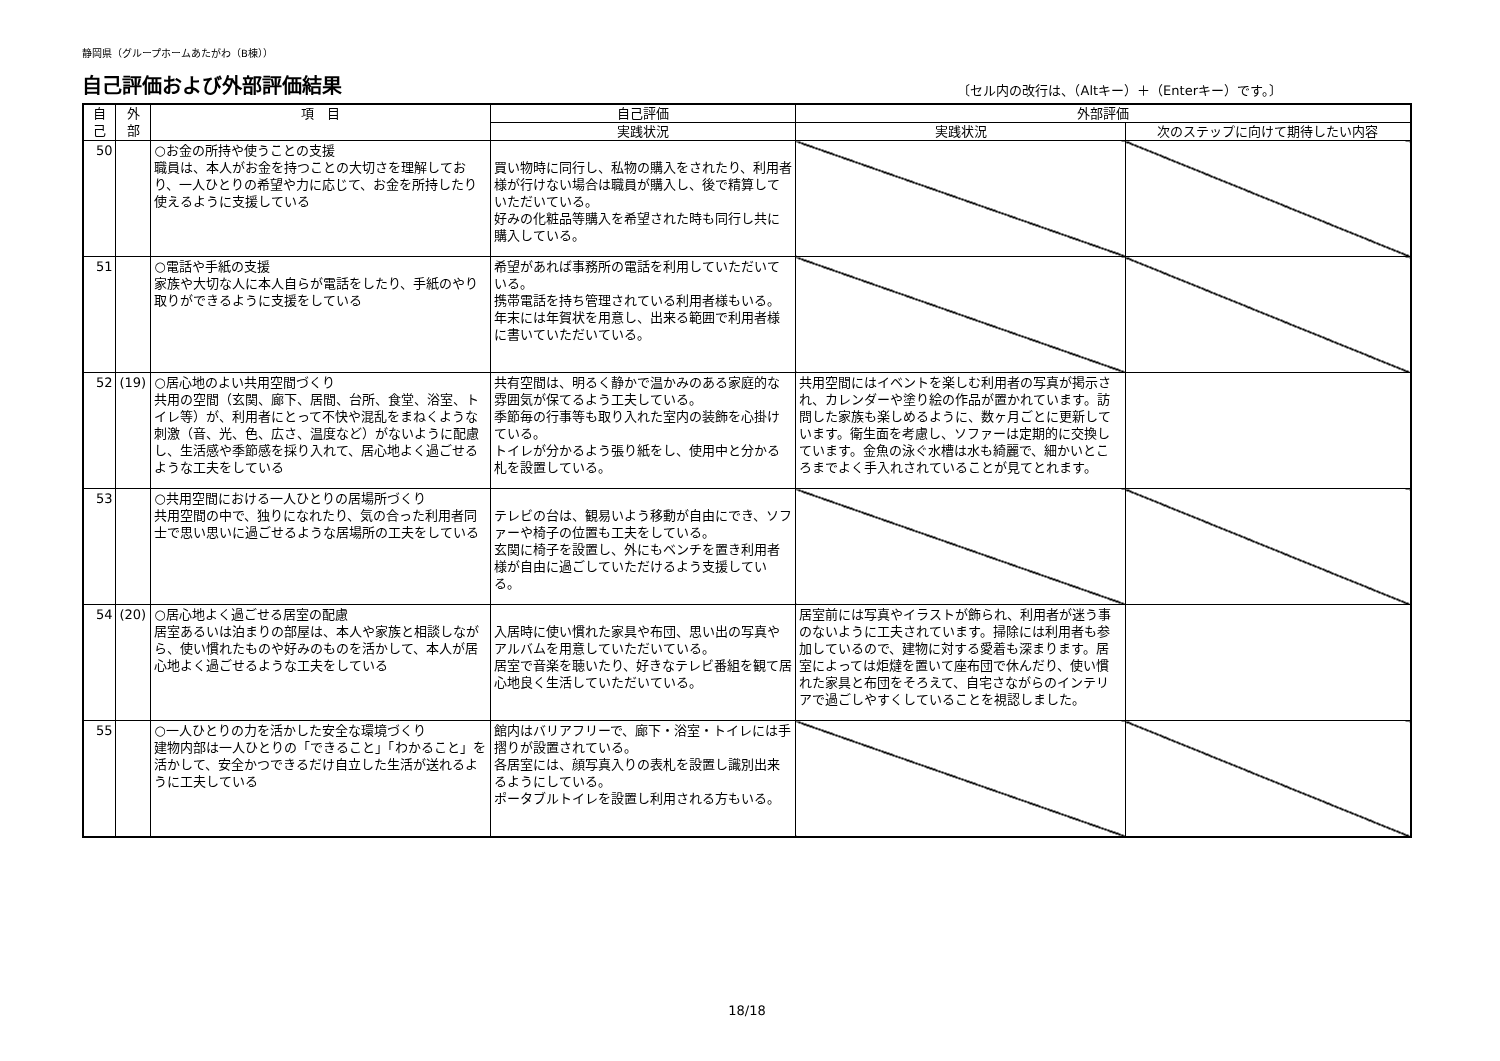静岡県（グループホームあたがわ（B棟））
自己評価および外部評価結果 〔セル内の改行は、（Altキー）＋（Enterキー）です。〕
| 自 己 | 外 部 | 項 目 | 自己評価 | 外部評価 | |
| --- | --- | --- | --- | --- | --- |
| | | | 実践状況 | 実践状況 | 次のステップに向けて期待したい内容 |
| 50 | | ○お金の所持や使うことの支援 職員は、本人がお金を持つことの大切さを理解しており、一人ひとりの希望や力に応じて、お金を所持したり使えるように支援している | 買い物時に同行し、私物の購入をされたり、利用者様が行けない場合は職員が購入し、後で精算していただいている。 好みの化粧品等購入を希望された時も同行し共に購入している。 | | |
| 51 | | ○電話や手紙の支援 家族や大切な人に本人自らが電話をしたり、手紙のやり取りができるように支援をしている | 希望があれば事務所の電話を利用していただいている。 携帯電話を持ち管理されている利用者様もいる。 年末には年賀状を用意し、出来る範囲で利用者様に書いていただいている。 | | |
| 52 | (19) | ○居心地のよい共用空間づくり 共用の空間（玄関、廊下、居間、台所、食堂、浴室、トイレ等）が、利用者にとって不快や混乱をまねくような刺激（音、光、色、広さ、温度など）がないように配慮し、生活感や季節感を採り入れて、居心地よく過ごせるような工夫をしている | 共有空間は、明るく静かで温かみのある家庭的な雰囲気が保てるよう工夫している。 季節毎の行事等も取り入れた室内の装飾を心掛けている。 トイレが分かるよう張り紙をし、使用中と分かる札を設置している。 | 共用空間にはイベントを楽しむ利用者の写真が掲示され、カレンダーや塗り絵の作品が置かれています。訪問した家族も楽しめるように、数ヶ月ごとに更新しています。衛生面を考慮し、ソファーは定期的に交換しています。金魚の泳ぐ水槽は水も綺麗で、細かいところまでよく手入れされていることが見てとれます。 | |
| 53 | | ○共用空間における一人ひとりの居場所づくり 共用空間の中で、独りになれたり、気の合った利用者同士で思い思いに過ごせるような居場所の工夫をしている | テレビの台は、観易いよう移動が自由にでき、ソファーや椅子の位置も工夫をしている。 玄関に椅子を設置し、外にもベンチを置き利用者様が自由に過ごしていただけるよう支援している。 | | |
| 54 | (20) | ○居心地よく過ごせる居室の配慮 居室あるいは泊まりの部屋は、本人や家族と相談しながら、使い慣れたものや好みのものを活かして、本人が居心地よく過ごせるような工夫をしている | 入居時に使い慣れた家具や布団、思い出の写真やアルバムを用意していただいている。 居室で音楽を聴いたり、好きなテレビ番組を観て居心地良く生活していただいている。 | 居室前には写真やイラストが飾られ、利用者が迷う事のないように工夫されています。掃除には利用者も参加しているので、建物に対する愛着も深まります。居室によっては炬燵を置いて座布団で休んだり、使い慣れた家具と布団をそろえて、自宅さながらのインテリアで過ごしやすくしていることを視認しました。 | |
| 55 | | ○一人ひとりの力を活かした安全な環境づくり 建物内部は一人ひとりの「できること」「わかること」を活かして、安全かつできるだけ自立した生活が送れるように工夫している | 館内はバリアフリーで、廊下・浴室・トイレには手摺りが設置されている。 各居室には、顔写真入りの表札を設置し識別出来るようにしている。 ポータブルトイレを設置し利用される方もいる。 | | |
18/18